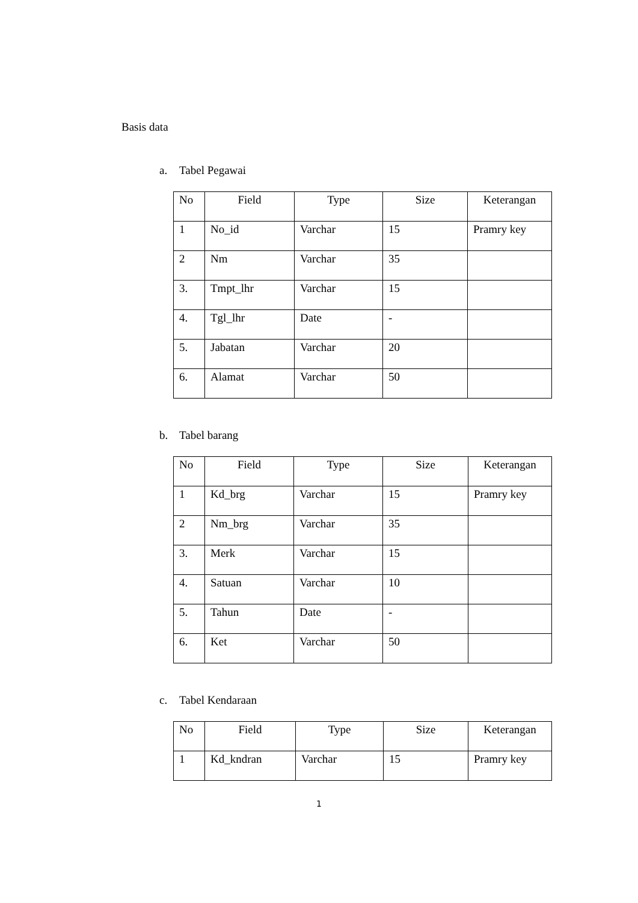Basis data
a. Tabel Pegawai
| No | Field | Type | Size | Keterangan |
| --- | --- | --- | --- | --- |
| 1 | No_id | Varchar | 15 | Pramry key |
| 2 | Nm | Varchar | 35 | |
| 3. | Tmpt_lhr | Varchar | 15 | |
| 4. | Tgl_lhr | Date | - | |
| 5. | Jabatan | Varchar | 20 | |
| 6. | Alamat | Varchar | 50 | |
b. Tabel barang
| No | Field | Type | Size | Keterangan |
| --- | --- | --- | --- | --- |
| 1 | Kd_brg | Varchar | 15 | Pramry key |
| 2 | Nm_brg | Varchar | 35 | |
| 3. | Merk | Varchar | 15 | |
| 4. | Satuan | Varchar | 10 | |
| 5. | Tahun | Date | - | |
| 6. | Ket | Varchar | 50 | |
c. Tabel Kendaraan
| No | Field | Type | Size | Keterangan |
| --- | --- | --- | --- | --- |
| 1 | Kd_kndran | Varchar | 15 | Pramry key |
1